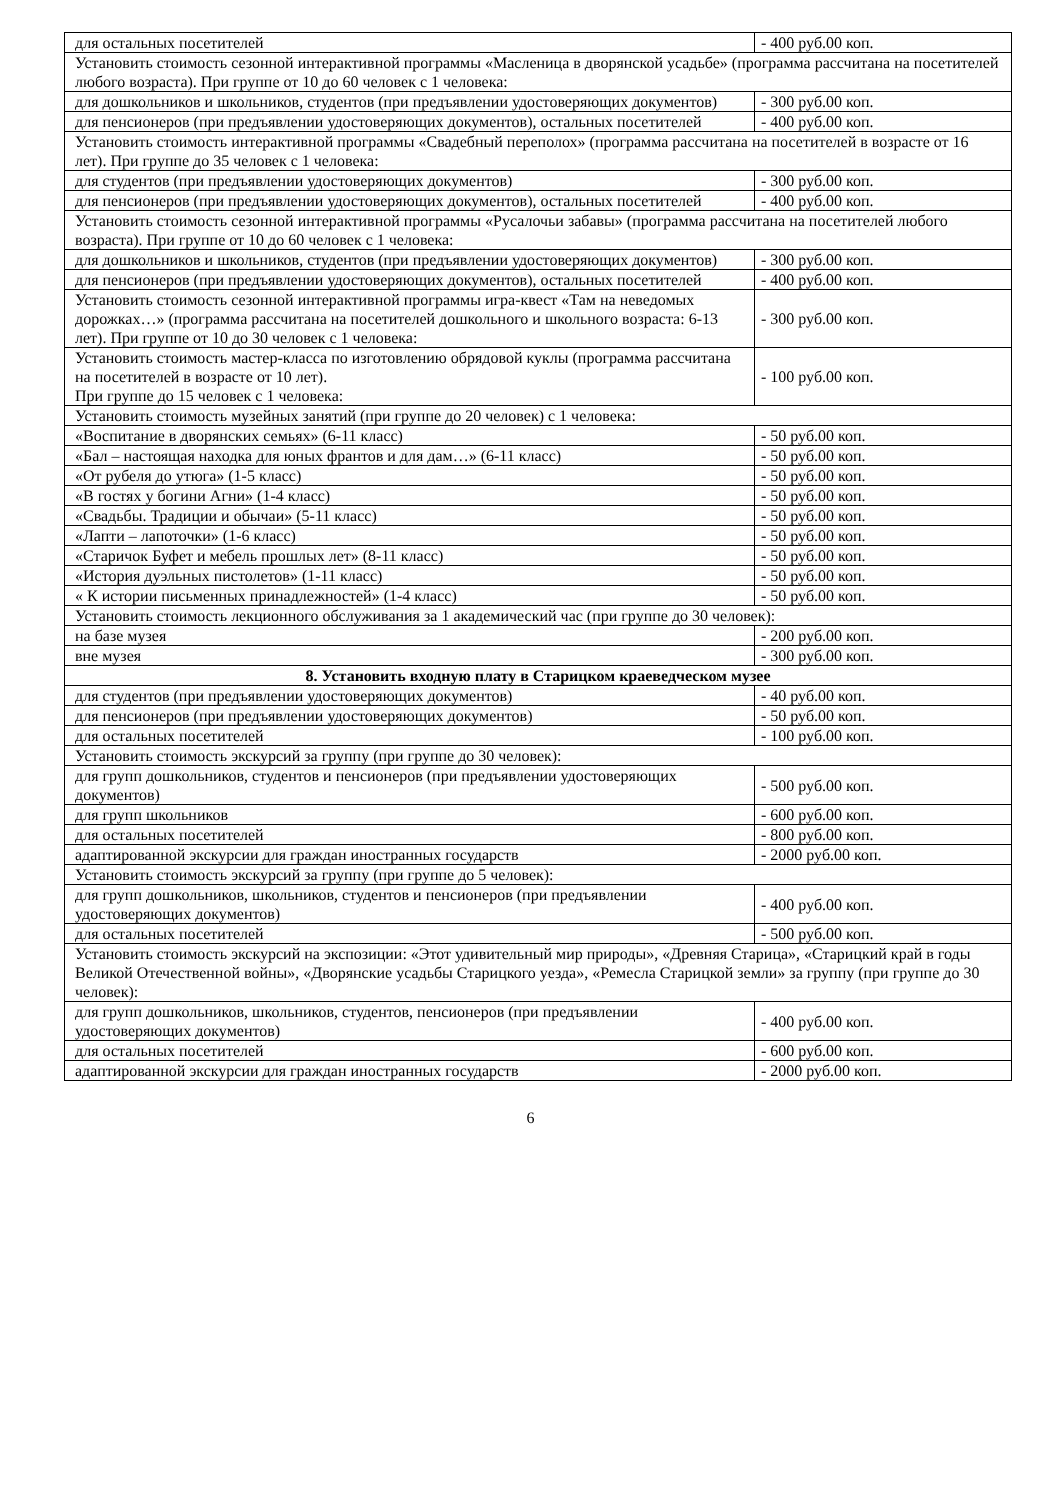| для остальных посетителей | - 400 руб.00 коп. |
| Установить стоимость сезонной интерактивной программы «Масленица в дворянской усадьбе» (программа рассчитана на посетителей любого возраста). При группе от 10 до 60 человек с 1 человека: | |
| для дошкольников и школьников, студентов (при предъявлении удостоверяющих документов) | - 300 руб.00 коп. |
| для пенсионеров (при предъявлении удостоверяющих документов), остальных посетителей | - 400 руб.00 коп. |
| Установить стоимость интерактивной программы «Свадебный переполох» (программа рассчитана на посетителей в возрасте от 16 лет). При группе до 35 человек с 1 человека: | |
| для студентов (при предъявлении удостоверяющих документов) | - 300 руб.00 коп. |
| для пенсионеров (при предъявлении удостоверяющих документов), остальных посетителей | - 400 руб.00 коп. |
| Установить стоимость сезонной интерактивной программы «Русалочьи забавы» (программа рассчитана на посетителей любого возраста). При группе от 10 до 60 человек с 1 человека: | |
| для дошкольников и школьников, студентов (при предъявлении удостоверяющих документов) | - 300 руб.00 коп. |
| для пенсионеров (при предъявлении удостоверяющих документов), остальных посетителей | - 400 руб.00 коп. |
| Установить стоимость сезонной интерактивной программы игра-квест «Там на неведомых дорожках…» (программа рассчитана на посетителей дошкольного и школьного возраста: 6-13 лет). При группе от 10 до 30 человек с 1 человека: | - 300 руб.00 коп. |
| Установить стоимость мастер-класса по изготовлению обрядовой куклы (программа рассчитана на посетителей в возрасте от 10 лет). При группе до 15 человек с 1 человека: | - 100 руб.00 коп. |
| Установить стоимость музейных занятий (при группе до 20 человек) с 1 человека: | |
| «Воспитание в дворянских семьях» (6-11 класс) | - 50 руб.00 коп. |
| «Бал – настоящая находка для юных франтов и для дам…» (6-11 класс) | - 50 руб.00 коп. |
| «От рубеля до утюга» (1-5 класс) | - 50 руб.00 коп. |
| «В гостях у богини Агни» (1-4 класс) | - 50 руб.00 коп. |
| «Свадьбы. Традиции и обычаи» (5-11 класс) | - 50 руб.00 коп. |
| «Лапти – лапоточки» (1-6 класс) | - 50 руб.00 коп. |
| «Старичок Буфет и мебель прошлых лет» (8-11 класс) | - 50 руб.00 коп. |
| «История дуэльных пистолетов» (1-11 класс) | - 50 руб.00 коп. |
| « К истории письменных принадлежностей» (1-4 класс) | - 50 руб.00 коп. |
| Установить стоимость лекционного обслуживания за 1 академический час (при группе до 30 человек): | |
| на базе музея | - 200 руб.00 коп. |
| вне музея | - 300 руб.00 коп. |
| 8. Установить входную плату в Старицком краеведческом музее | |
| для студентов (при предъявлении удостоверяющих документов) | - 40 руб.00 коп. |
| для пенсионеров (при предъявлении удостоверяющих документов) | - 50 руб.00 коп. |
| для остальных посетителей | - 100 руб.00 коп. |
| Установить стоимость экскурсий за группу (при группе до 30 человек): | |
| для групп дошкольников, студентов и пенсионеров (при предъявлении удостоверяющих документов) | - 500 руб.00 коп. |
| для групп школьников | - 600 руб.00 коп. |
| для остальных посетителей | - 800 руб.00 коп. |
| адаптированной экскурсии для граждан иностранных государств | - 2000 руб.00 коп. |
| Установить стоимость экскурсий за группу (при группе до 5 человек): | |
| для групп дошкольников, школьников, студентов и пенсионеров (при предъявлении удостоверяющих документов) | - 400 руб.00 коп. |
| для остальных посетителей | - 500 руб.00 коп. |
| Установить стоимость экскурсий на экспозиции: «Этот удивительный мир природы», «Древняя Старица», «Старицкий край в годы Великой Отечественной войны», «Дворянские усадьбы Старицкого уезда», «Ремесла Старицкой земли» за группу (при группе до 30 человек): | |
| для групп дошкольников, школьников, студентов, пенсионеров (при предъявлении удостоверяющих документов) | - 400 руб.00 коп. |
| для остальных посетителей | - 600 руб.00 коп. |
| адаптированной экскурсии для граждан иностранных государств | - 2000 руб.00 коп. |
6